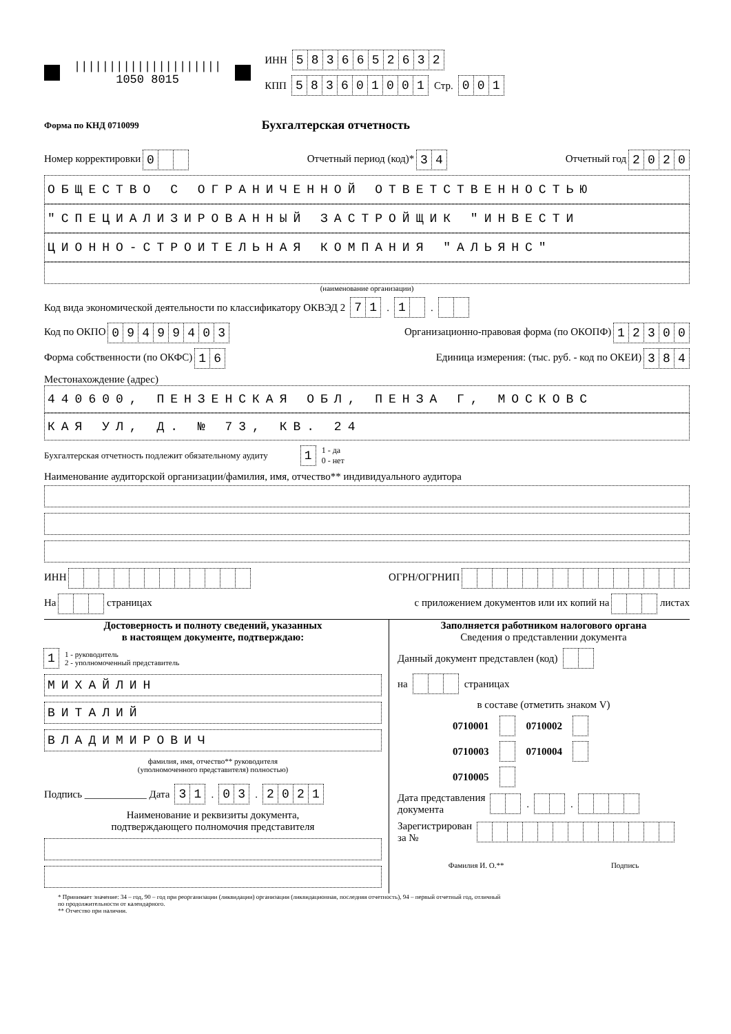|||||||||||||||||||||
1050 8015
ИНН 5836652632
КПП 583601001 Стр. 001
Форма по КНД 0710099 Бухгалтерская отчетность
Номер корректировки 0 Отчетный период (код)* 34 Отчетный год 2020
ОБЩЕСТВО С ОГРАНИЧЕННОЙ ОТВЕТСТВЕННОСТЬЮ
"СПЕЦИАЛИЗИРОВАННЫЙ ЗАСТРОЙЩИК "ИНВЕСТИ
ЦИОННО-СТРОИТЕЛЬНАЯ КОМПАНИЯ "АЛЬЯНС"
(наименование организации)
Код вида экономической деятельности по классификатору ОКВЭД 2 71 . 1 .
Код по ОКПО 09499403 Организационно-правовая форма (по ОКОПФ) 12300
Форма собственности (по ОКФС) 16 Единица измерения: (тыс. руб. - код по ОКЕИ) 384
Местонахождение (адрес)
440600, ПЕНЗЕНСКАЯ ОБЛ, ПЕНЗА Г, МОСКОВС
КАЯ УЛ, Д. № 73, КВ. 24
Бухгалтерская отчетность подлежит обязательному аудиту 1 1 - да
0 - нет
Наименование аудиторской организации/фамилия, имя, отчество** индивидуального аудитора
ИНН ОГРН/ОГРНИП
На страницах с приложением документов или их копий на листах
Достоверность и полноту сведений, указанных
в настоящем документе, подтверждаю:
1 1 - руководитель
2 - уполномоченный представитель
МИХАЙЛИН
ВИТАЛИЙ
ВЛАДИМИРОВИЧ
фамилия, имя, отчество** руководителя
(уполномоченного представителя) полностью)
Подпись ____________ Дата 31 . 03 . 2021
Наименование и реквизиты документа,
подтверждающего полномочия представителя
Заполняется работником налогового органа
Сведения о представлении документа
Данный документ представлен (код)
на страницах
в составе (отметить знаком V)
0710001 0710002
0710003 0710004
0710005
Дата представления
документа . .
Зарегистрирован
за №
Фамилия И. О.** Подпись
* Принимает значение: 34 – год, 90 – год при реорганизации (ликвидации) организации (ликвидационная, последняя отчетность), 94 – первый отчетный год, отличный
по продолжительности от календарного.
** Отчество при наличии.